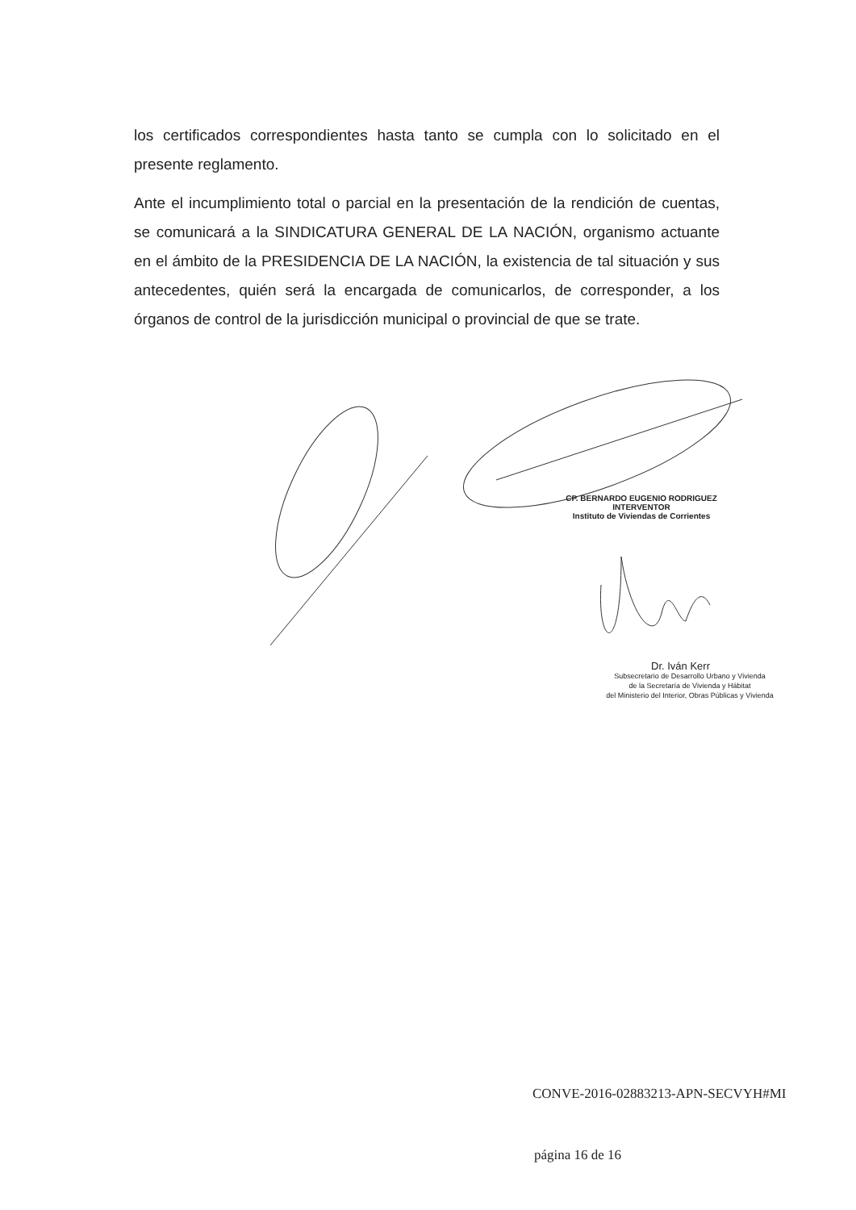los certificados correspondientes hasta tanto se cumpla con lo solicitado en el presente reglamento.
Ante el incumplimiento total o parcial en la presentación de la rendición de cuentas, se comunicará a la SINDICATURA GENERAL DE LA NACIÓN, organismo actuante en el ámbito de la PRESIDENCIA DE LA NACIÓN, la existencia de tal situación y sus antecedentes, quién será la encargada de comunicarlos, de corresponder, a los órganos de control de la jurisdicción municipal o provincial de que se trate.
CP. BERNARDO EUGENIO RODRIGUEZ
INTERVENTOR
Instituto de Viviendas de Corrientes
Dr. Iván Kerr
Subsecretario de Desarrollo Urbano y Vivienda
de la Secretaría de Vivienda y Hábitat
del Ministerio del Interior, Obras Públicas y Vivienda
CONVE-2016-02883213-APN-SECVYH#MI
página 16 de 16